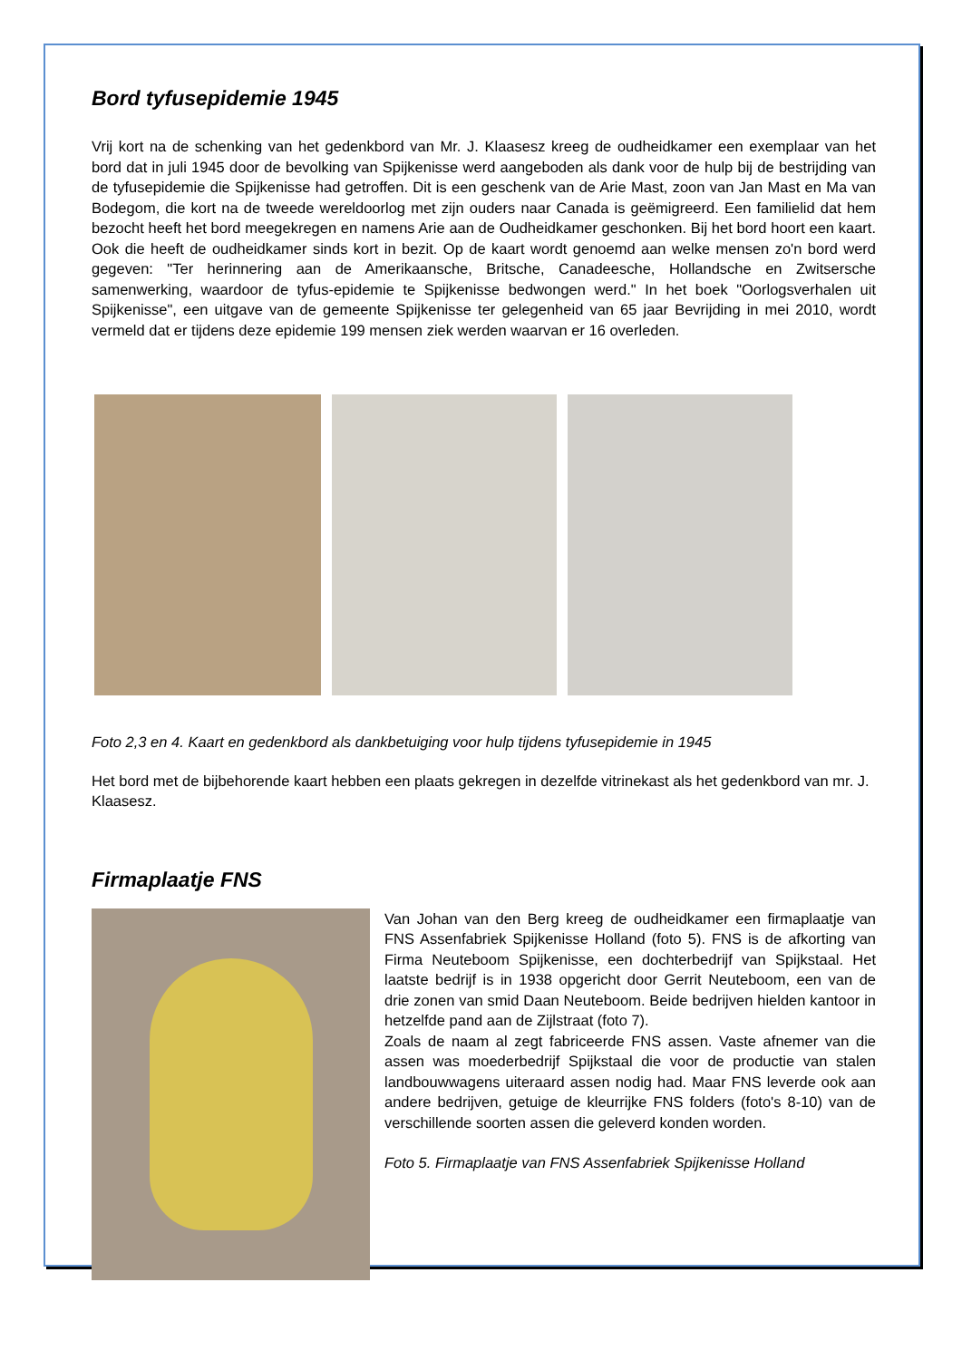Bord tyfusepidemie 1945
Vrij kort na de schenking van het gedenkbord van Mr. J. Klaasesz kreeg de oudheidkamer een exemplaar van het bord dat in juli 1945 door de bevolking van Spijkenisse werd aangeboden als dank voor de hulp bij de bestrijding van de tyfusepidemie die Spijkenisse had getroffen. Dit is een geschenk van de Arie Mast, zoon van Jan Mast en Ma van Bodegom, die kort na de tweede wereldoorlog met zijn ouders naar Canada is geëmigreerd. Een familielid dat hem bezocht heeft het bord meegekregen en namens Arie aan de Oudheidkamer geschonken. Bij het bord hoort een kaart. Ook die heeft de oudheidkamer sinds kort in bezit. Op de kaart wordt genoemd aan welke mensen zo'n bord werd gegeven: "Ter herinnering aan de Amerikaansche, Britsche, Canadeesche, Hollandsche en Zwitsersche samenwerking, waardoor de tyfus-epidemie te Spijkenisse bedwongen werd." In het boek "Oorlogsverhalen uit Spijkenisse", een uitgave van de gemeente Spijkenisse ter gelegenheid van 65 jaar Bevrijding in mei 2010, wordt vermeld dat er tijdens deze epidemie 199 mensen ziek werden waarvan er 16 overleden.
Foto 2,3 en 4. Kaart en gedenkbord als dankbetuiging voor hulp tijdens tyfusepidemie in 1945
Het bord met de bijbehorende kaart hebben een plaats gekregen in dezelfde vitrinekast als het gedenkbord van mr. J. Klaasesz.
Firmaplaatje FNS
Van Johan van den Berg kreeg de oudheidkamer een firmaplaatje van FNS Assenfabriek Spijkenisse Holland (foto 5). FNS is de afkorting van Firma Neuteboom Spijkenisse, een dochterbedrijf van Spijkstaal. Het laatste bedrijf is in 1938 opgericht door Gerrit Neuteboom, een van de drie zonen van smid Daan Neuteboom. Beide bedrijven hielden kantoor in hetzelfde pand aan de Zijlstraat (foto 7).
Zoals de naam al zegt fabriceerde FNS assen. Vaste afnemer van die assen was moederbedrijf Spijkstaal die voor de productie van stalen landbouwwagens uiteraard assen nodig had. Maar FNS leverde ook aan andere bedrijven, getuige de kleurrijke FNS folders (foto's 8-10) van de verschillende soorten assen die geleverd konden worden.
Foto 5. Firmaplaatje van FNS Assenfabriek Spijkenisse Holland